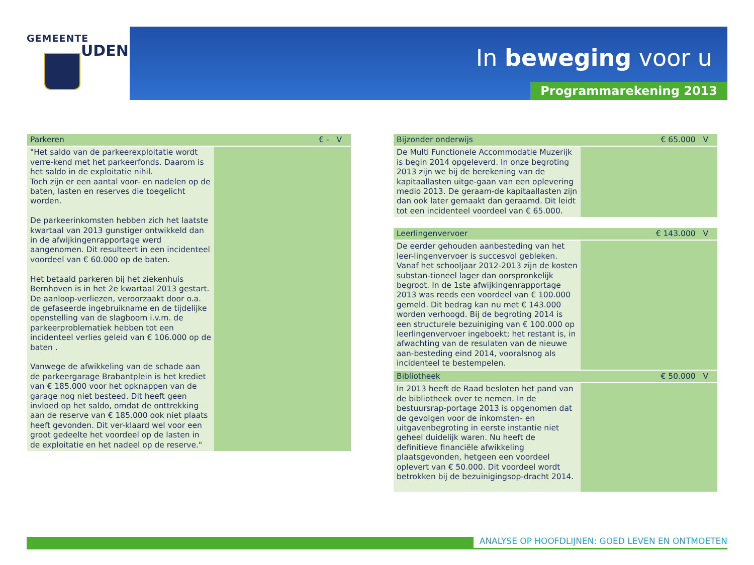GEMEENTE
UDEN
In beweging voor u
Programmarekening 2013
| Parkeren | € - V |
| --- | --- |
| "Het saldo van de parkeerexploitatie wordt verre-kend met het parkeerfonds. Daarom is het saldo in de exploitatie nihil. Toch zijn er een aantal voor- en nadelen op de baten, lasten en reserves die toegelicht worden. De parkeerinkomsten hebben zich het laatste kwartaal van 2013 gunstiger ontwikkeld dan in de afwijkingenrapportage werd aangenomen. Dit resulteert in een incidenteel voordeel van € 60.000 op de baten. Het betaald parkeren bij het ziekenhuis Bernhoven is in het 2e kwartaal 2013 gestart. De aanloop-verliezen, veroorzaakt door o.a. de gefaseerde ingebruikname en de tijdelijke openstelling van de slagboom i.v.m. de parkeerproblematiek hebben tot een incidenteel verlies geleid van € 106.000 op de baten . Vanwege de afwikkeling van de schade aan de parkeergarage Brabantplein is het krediet van € 185.000 voor het opknappen van de garage nog niet besteed. Dit heeft geen invloed op het saldo, omdat de onttrekking aan de reserve van € 185.000 ook niet plaats heeft gevonden. Dit ver-klaard wel voor een groot gedeelte het voordeel op de lasten in de exploitatie en het nadeel op de reserve." | |
| Bijzonder onderwijs | € 65.000 V |
| --- | --- |
| De Multi Functionele Accommodatie Muzerijk is begin 2014 opgeleverd. In onze begroting 2013 zijn we bij de berekening van de kapitaallasten uitge-gaan van een oplevering medio 2013. De geraam-de kapitaallasten zijn dan ook later gemaakt dan geraamd. Dit leidt tot een incidenteel voordeel van € 65.000. | |
| Leerlingenvervoer | € 143.000 V |
| --- | --- |
| De eerder gehouden aanbesteding van het leer-lingenvervoer is succesvol gebleken. Vanaf het schooljaar 2012-2013 zijn de kosten substan-tioneel lager dan oorspronkelijk begroot. In de 1ste afwijkingenrapportage 2013 was reeds een voordeel van € 100.000 gemeld. Dit bedrag kan nu met € 143.000 worden verhoogd. Bij de begroting 2014 is een structurele bezuiniging van € 100.000 op leerlingenvervoer ingeboekt; het restant is, in afwachting van de resulaten van de nieuwe aan-besteding eind 2014, vooralsnog als incidenteel te bestempelen. | |
| Bibliotheek | € 50.000 V |
| --- | --- |
| In 2013 heeft de Raad besloten het pand van de bibliotheek over te nemen. In de bestuursrap-portage 2013 is opgenomen dat de gevolgen voor de inkomsten- en uitgavenbegroting in eerste instantie niet geheel duidelijk waren. Nu heeft de definitieve financiële afwikkeling plaatsgevonden, hetgeen een voordeel oplevert van € 50.000. Dit voordeel wordt betrokken bij de bezuinigingsop-dracht 2014. | |
ANALYSE OP HOOFDLIJNEN: GOED LEVEN EN ONTMOETEN